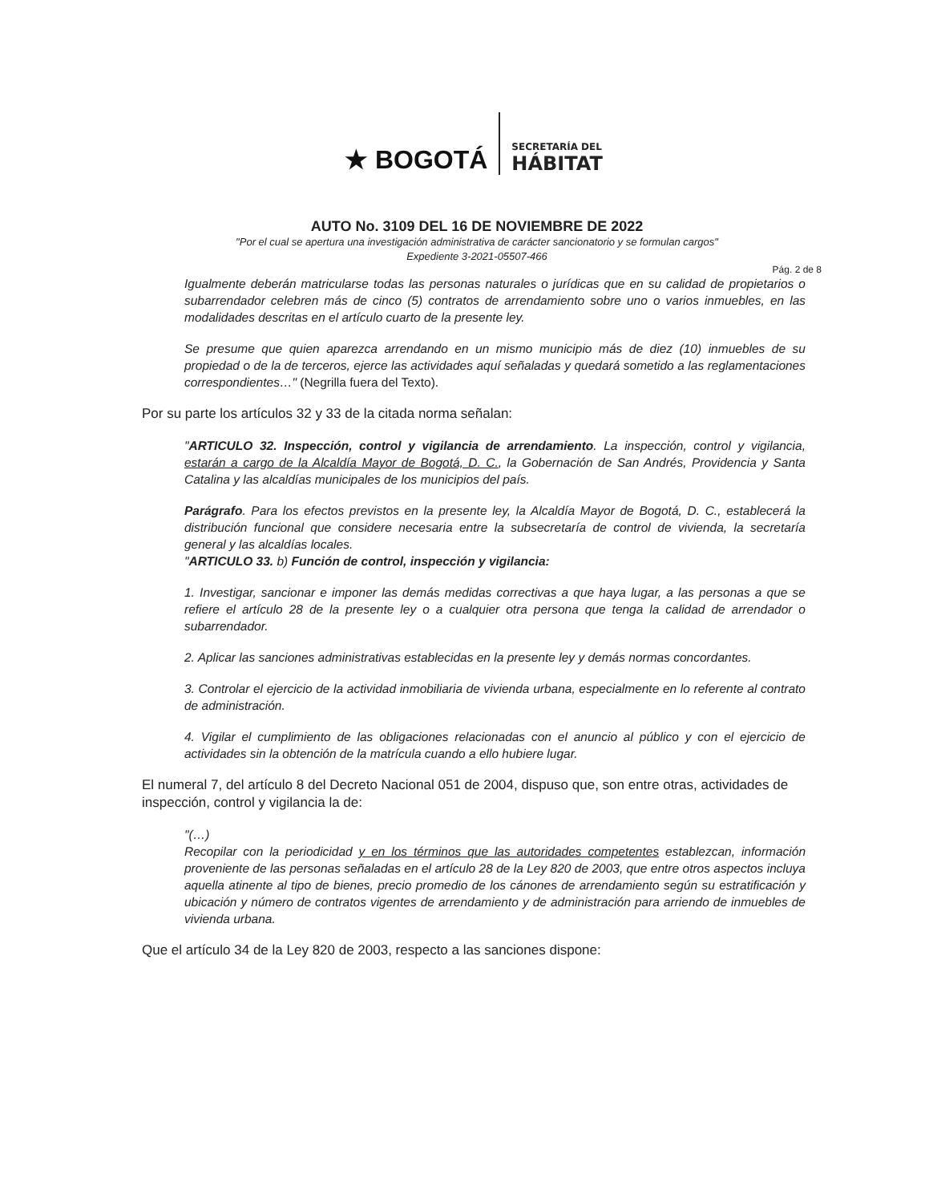★ BOGOTÁ
SECRETARÍA DEL
HÁBITAT
AUTO No. 3109 DEL 16 DE NOVIEMBRE DE 2022
"Por el cual se apertura una investigación administrativa de carácter sancionatorio y se formulan cargos"
Expediente 3-2021-05507-466
Pág. 2 de 8
Igualmente deberán matricularse todas las personas naturales o jurídicas que en su calidad de propietarios o subarrendador celebren más de cinco (5) contratos de arrendamiento sobre uno o varios inmuebles, en las modalidades descritas en el artículo cuarto de la presente ley.
Se presume que quien aparezca arrendando en un mismo municipio más de diez (10) inmuebles de su propiedad o de la de terceros, ejerce las actividades aquí señaladas y quedará sometido a las reglamentaciones correspondientes…" (Negrilla fuera del Texto).
Por su parte los artículos 32 y 33 de la citada norma señalan:
"ARTICULO 32. Inspección, control y vigilancia de arrendamiento. La inspección, control y vigilancia, estarán a cargo de la Alcaldía Mayor de Bogotá, D. C., la Gobernación de San Andrés, Providencia y Santa Catalina y las alcaldías municipales de los municipios del país.
Parágrafo. Para los efectos previstos en la presente ley, la Alcaldía Mayor de Bogotá, D. C., establecerá la distribución funcional que considere necesaria entre la subsecretaría de control de vivienda, la secretaría general y las alcaldías locales.
"ARTICULO 33. b) Función de control, inspección y vigilancia:
1. Investigar, sancionar e imponer las demás medidas correctivas a que haya lugar, a las personas a que se refiere el artículo 28 de la presente ley o a cualquier otra persona que tenga la calidad de arrendador o subarrendador.
2. Aplicar las sanciones administrativas establecidas en la presente ley y demás normas concordantes.
3. Controlar el ejercicio de la actividad inmobiliaria de vivienda urbana, especialmente en lo referente al contrato de administración.
4. Vigilar el cumplimiento de las obligaciones relacionadas con el anuncio al público y con el ejercicio de actividades sin la obtención de la matrícula cuando a ello hubiere lugar.
El numeral 7, del artículo 8 del Decreto Nacional 051 de 2004, dispuso que, son entre otras, actividades de inspección, control y vigilancia la de:
"(…)
Recopilar con la periodicidad y en los términos que las autoridades competentes establezcan, información proveniente de las personas señaladas en el artículo 28 de la Ley 820 de 2003, que entre otros aspectos incluya aquella atinente al tipo de bienes, precio promedio de los cánones de arrendamiento según su estratificación y ubicación y número de contratos vigentes de arrendamiento y de administración para arriendo de inmuebles de vivienda urbana.
Que el artículo 34 de la Ley 820 de 2003, respecto a las sanciones dispone: